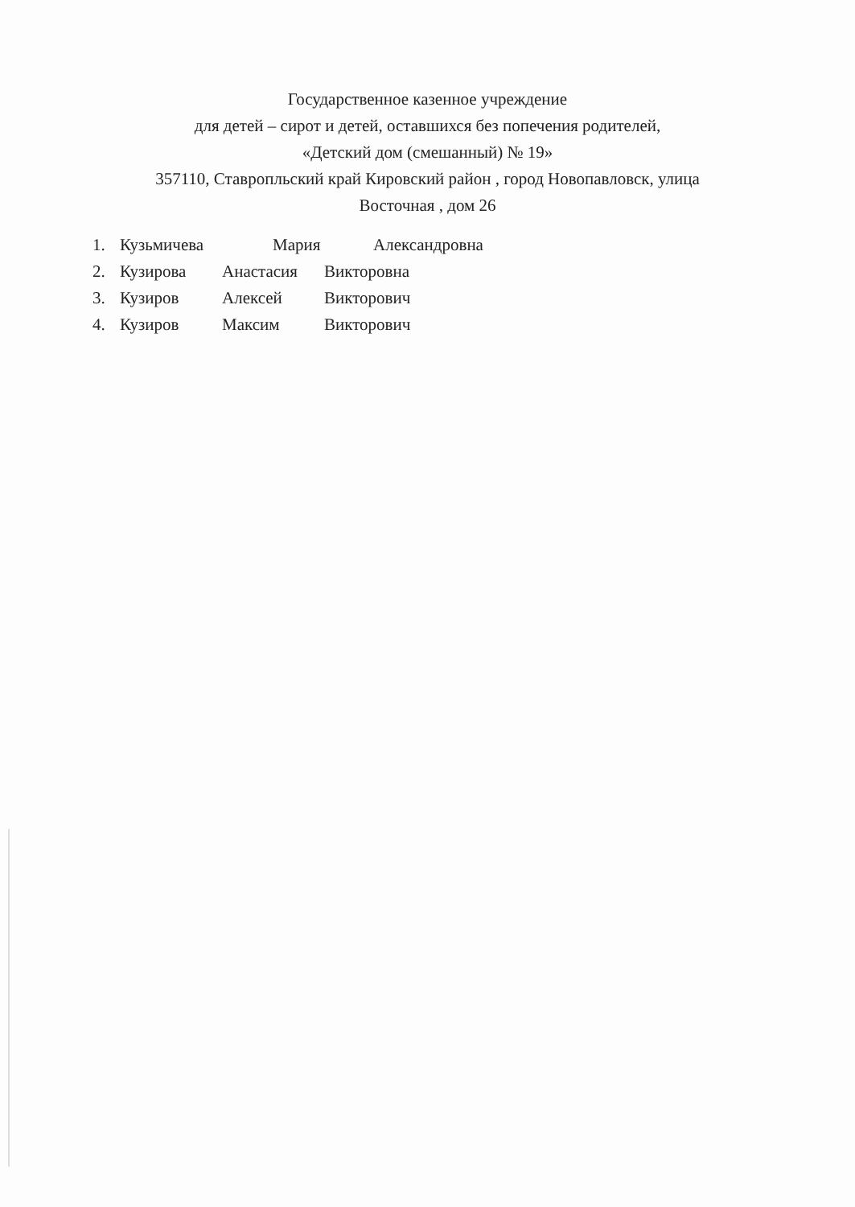Государственное казенное учреждение
для детей – сирот и детей, оставшихся без попечения родителей,
«Детский дом (смешанный) № 19»
357110, Ставропльский край Кировский район , город Новопавловск, улица
Восточная , дом 26
1. Кузьмичева Мария Александровна
2. Кузирова Анастасия Викторовна
3. Кузиров Алексей Викторович
4. Кузиров Максим Викторович